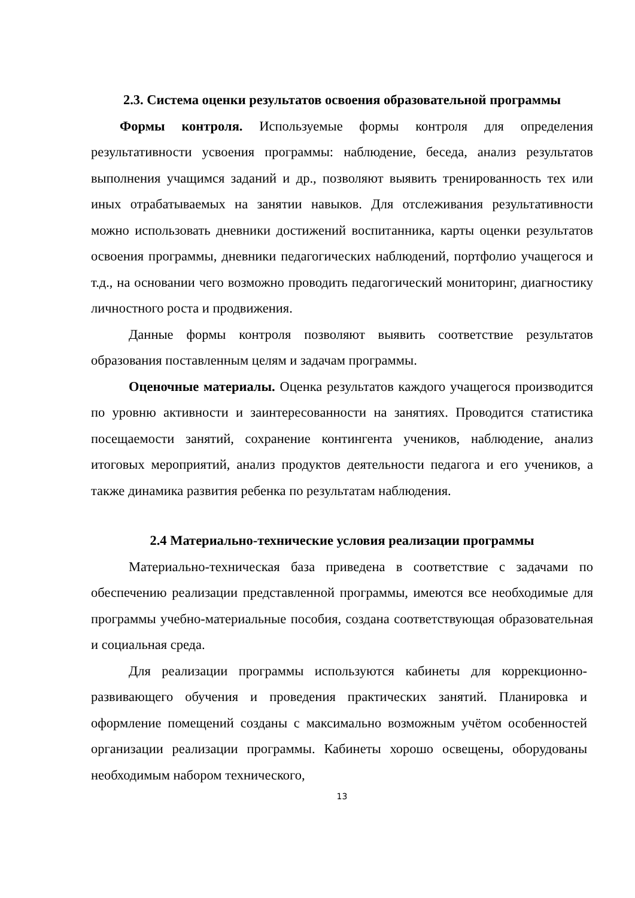2.3. Система оценки результатов освоения образовательной программы
Формы контроля. Используемые формы контроля для определения результативности усвоения программы: наблюдение, беседа, анализ результатов выполнения учащимся заданий и др., позволяют выявить тренированность тех или иных отрабатываемых на занятии навыков. Для отслеживания результативности можно использовать дневники достижений воспитанника, карты оценки результатов освоения программы, дневники педагогических наблюдений, портфолио учащегося и т.д., на основании чего возможно проводить педагогический мониторинг, диагностику личностного роста и продвижения.
Данные формы контроля позволяют выявить соответствие результатов образования поставленным целям и задачам программы.
Оценочные материалы. Оценка результатов каждого учащегося производится по уровню активности и заинтересованности на занятиях. Проводится статистика посещаемости занятий, сохранение контингента учеников, наблюдение, анализ итоговых мероприятий, анализ продуктов деятельности педагога и его учеников, а также динамика развития ребенка по результатам наблюдения.
2.4 Материально-технические условия реализации программы
Материально-техническая база приведена в соответствие с задачами по обеспечению реализации представленной программы, имеются все необходимые для программы учебно-материальные пособия, создана соответствующая образовательная и социальная среда.
Для реализации программы используются кабинеты для коррекционно-развивающего обучения и проведения практических занятий. Планировка и оформление помещений созданы с максимально возможным учётом особенностей организации реализации программы. Кабинеты хорошо освещены, оборудованы необходимым набором технического,
13